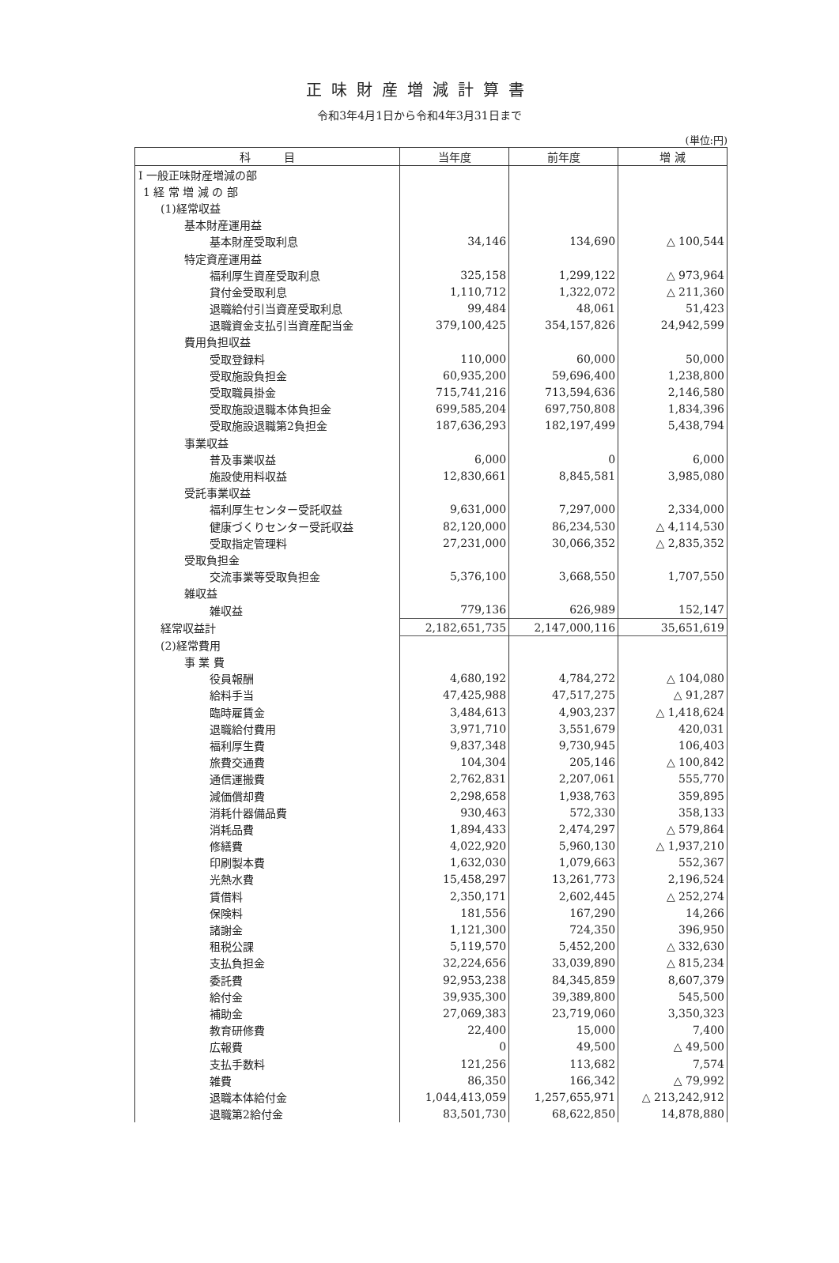正味財産増減計算書
令和3年4月1日から令和4年3月31日まで
(単位:円)
| 科 目 | 当年度 | 前年度 | 増 減 |
| --- | --- | --- | --- |
| Ⅰ 一般正味財産増減の部 | | | |
| 1 経 常 増 減 の 部 | | | |
| (1)経常収益 | | | |
| 基本財産運用益 | | | |
| 基本財産受取利息 | 34,146 | 134,690 | △ 100,544 |
| 特定資産運用益 | | | |
| 福利厚生資産受取利息 | 325,158 | 1,299,122 | △ 973,964 |
| 貸付金受取利息 | 1,110,712 | 1,322,072 | △ 211,360 |
| 退職給付引当資産受取利息 | 99,484 | 48,061 | 51,423 |
| 退職資金支払引当資産配当金 | 379,100,425 | 354,157,826 | 24,942,599 |
| 費用負担収益 | | | |
| 受取登録料 | 110,000 | 60,000 | 50,000 |
| 受取施設負担金 | 60,935,200 | 59,696,400 | 1,238,800 |
| 受取職員掛金 | 715,741,216 | 713,594,636 | 2,146,580 |
| 受取施設退職本体負担金 | 699,585,204 | 697,750,808 | 1,834,396 |
| 受取施設退職第2負担金 | 187,636,293 | 182,197,499 | 5,438,794 |
| 事業収益 | | | |
| 普及事業収益 | 6,000 | 0 | 6,000 |
| 施設使用料収益 | 12,830,661 | 8,845,581 | 3,985,080 |
| 受託事業収益 | | | |
| 福利厚生センター受託収益 | 9,631,000 | 7,297,000 | 2,334,000 |
| 健康づくりセンター受託収益 | 82,120,000 | 86,234,530 | △ 4,114,530 |
| 受取指定管理料 | 27,231,000 | 30,066,352 | △ 2,835,352 |
| 受取負担金 | | | |
| 交流事業等受取負担金 | 5,376,100 | 3,668,550 | 1,707,550 |
| 雑収益 | | | |
| 雑収益 | 779,136 | 626,989 | 152,147 |
| 経常収益計 | 2,182,651,735 | 2,147,000,116 | 35,651,619 |
| (2)経常費用 | | | |
| 事 業 費 | | | |
| 役員報酬 | 4,680,192 | 4,784,272 | △ 104,080 |
| 給料手当 | 47,425,988 | 47,517,275 | △ 91,287 |
| 臨時雇賃金 | 3,484,613 | 4,903,237 | △ 1,418,624 |
| 退職給付費用 | 3,971,710 | 3,551,679 | 420,031 |
| 福利厚生費 | 9,837,348 | 9,730,945 | 106,403 |
| 旅費交通費 | 104,304 | 205,146 | △ 100,842 |
| 通信運搬費 | 2,762,831 | 2,207,061 | 555,770 |
| 減価償却費 | 2,298,658 | 1,938,763 | 359,895 |
| 消耗什器備品費 | 930,463 | 572,330 | 358,133 |
| 消耗品費 | 1,894,433 | 2,474,297 | △ 579,864 |
| 修繕費 | 4,022,920 | 5,960,130 | △ 1,937,210 |
| 印刷製本費 | 1,632,030 | 1,079,663 | 552,367 |
| 光熱水費 | 15,458,297 | 13,261,773 | 2,196,524 |
| 賃借料 | 2,350,171 | 2,602,445 | △ 252,274 |
| 保険料 | 181,556 | 167,290 | 14,266 |
| 諸謝金 | 1,121,300 | 724,350 | 396,950 |
| 租税公課 | 5,119,570 | 5,452,200 | △ 332,630 |
| 支払負担金 | 32,224,656 | 33,039,890 | △ 815,234 |
| 委託費 | 92,953,238 | 84,345,859 | 8,607,379 |
| 給付金 | 39,935,300 | 39,389,800 | 545,500 |
| 補助金 | 27,069,383 | 23,719,060 | 3,350,323 |
| 教育研修費 | 22,400 | 15,000 | 7,400 |
| 広報費 | 0 | 49,500 | △ 49,500 |
| 支払手数料 | 121,256 | 113,682 | 7,574 |
| 雑費 | 86,350 | 166,342 | △ 79,992 |
| 退職本体給付金 | 1,044,413,059 | 1,257,655,971 | △ 213,242,912 |
| 退職第2給付金 | 83,501,730 | 68,622,850 | 14,878,880 |